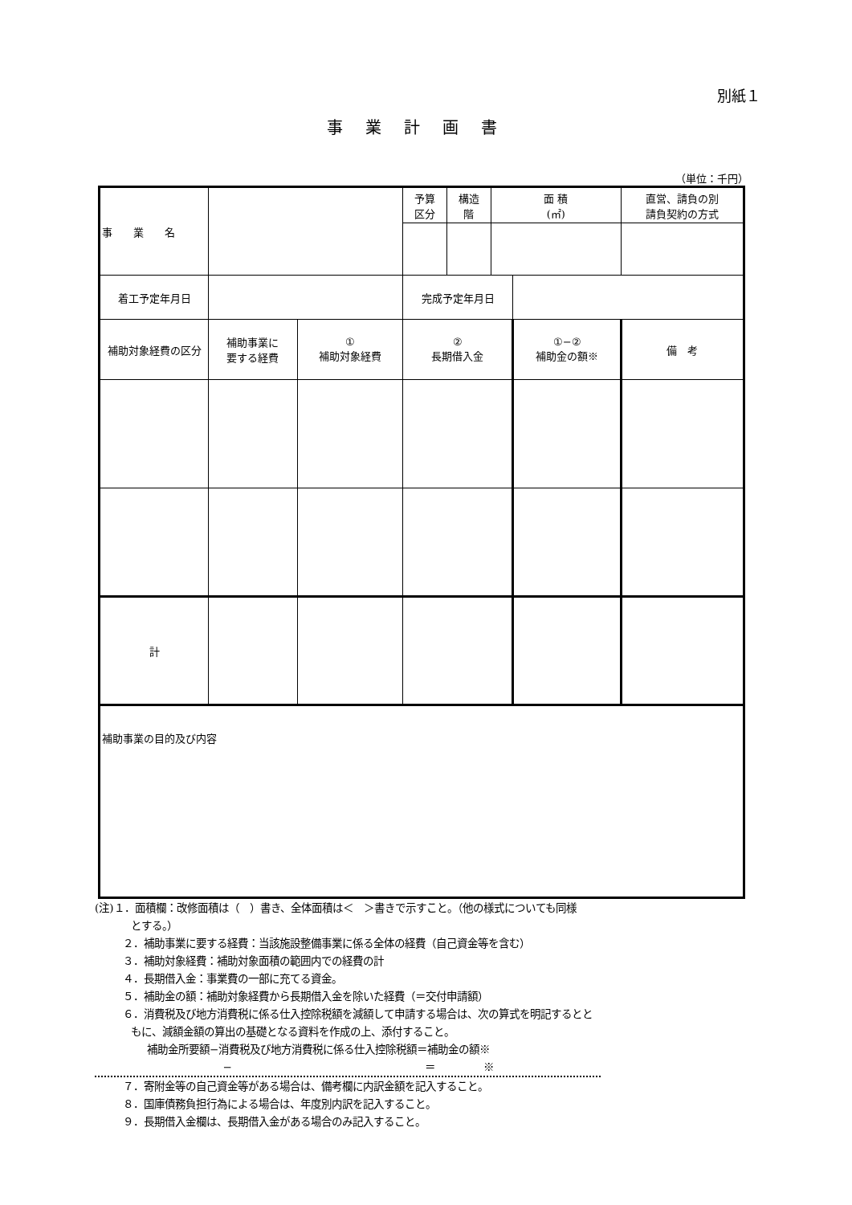別紙１
事業計画書
（単位：千円）
| 事 業 名 | | | | 予算 区分 | 構造 階 | 面 積 (㎡) | | 直営、請負の別 請負契約の方式 | |
| 着工予定年月日 | | | | 完成予定年月日 | | | | | |
| 補助対象経費の区分 | | 補助事業に 要する経費 | ① 補助対象経費 | ② 長期借入金 | | | ①−② 補助金の額※ | | 備 考 |
| 計 | | | | | | | | | |
| 補助事業の目的及び内容 | | | | | | | | | |
(注)１．面積欄：改修面積は（　）書き、全体面積は＜　＞書きで示すこと。（他の様式についても同様
とする。）
２．補助事業に要する経費：当該施設整備事業に係る全体の経費（自己資金等を含む）
３．補助対象経費：補助対象面積の範囲内での経費の計
４．長期借入金：事業費の一部に充てる資金。
５．補助金の額：補助対象経費から長期借入金を除いた経費（＝交付申請額）
６．消費税及び地方消費税に係る仕入控除税額を減額して申請する場合は、次の算式を明記するとと
もに、減額金額の算出の基礎となる資料を作成の上、添付すること。
補助金所要額−消費税及び地方消費税に係る仕入控除税額＝補助金の額※
− ＝ ※
７．寄附金等の自己資金等がある場合は、備考欄に内訳金額を記入すること。
８．国庫債務負担行為による場合は、年度別内訳を記入すること。
９．長期借入金欄は、長期借入金がある場合のみ記入すること。